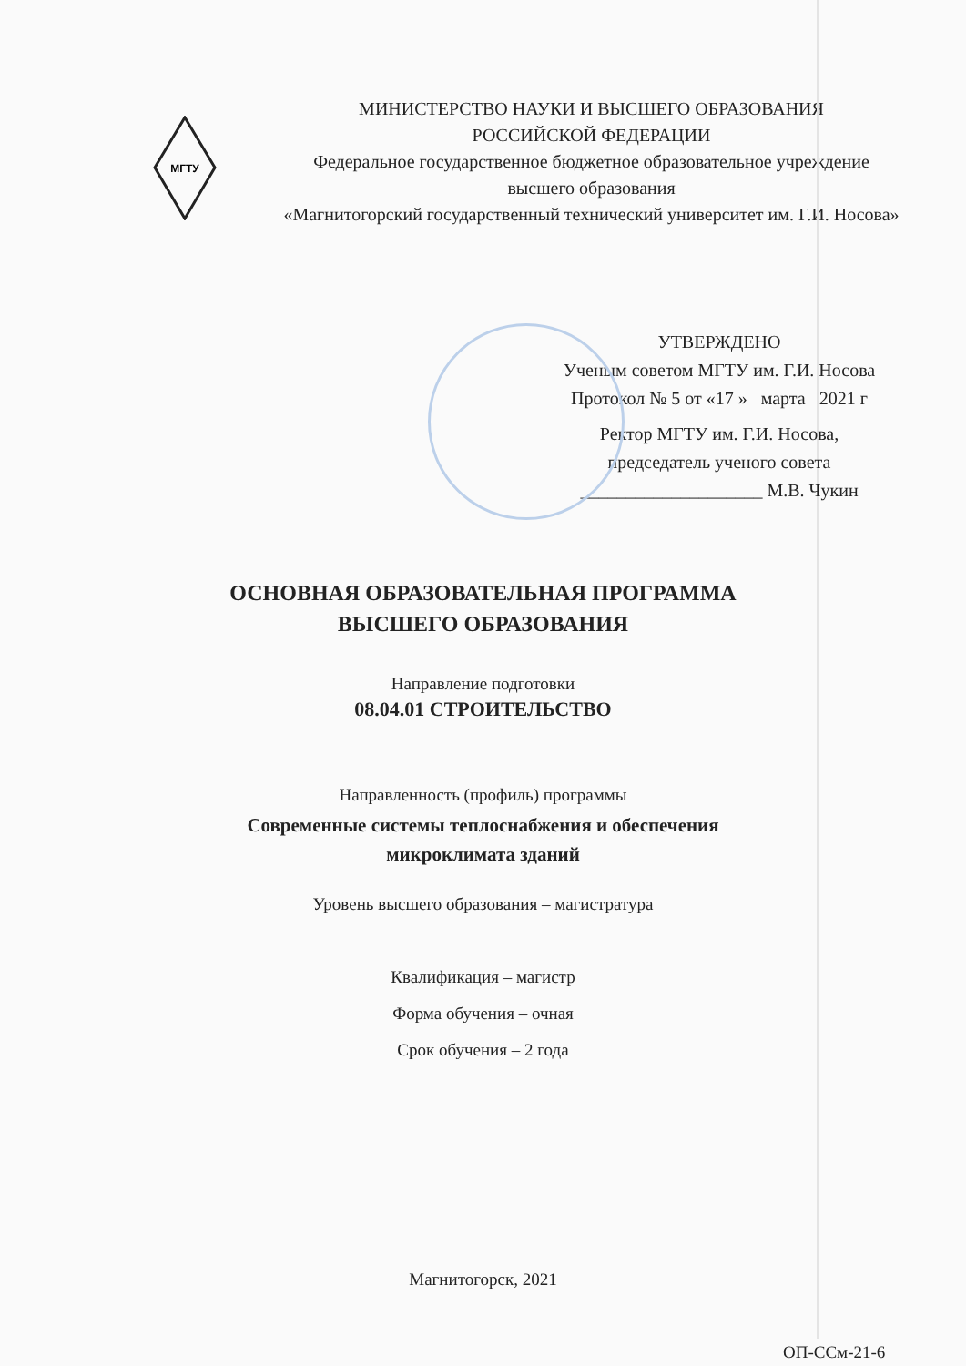МГТУ
МИНИСТЕРСТВО НАУКИ И ВЫСШЕГО ОБРАЗОВАНИЯ
РОССИЙСКОЙ ФЕДЕРАЦИИ
Федеральное государственное бюджетное образовательное учреждение
высшего образования
«Магнитогорский государственный технический университет им. Г.И. Носова»
УТВЕРЖДЕНО
Ученым советом МГТУ им. Г.И. Носова
Протокол № 5 от «17 » марта 2021 г
Ректор МГТУ им. Г.И. Носова,
председатель ученого совета
____________________ М.В. Чукин
ОСНОВНАЯ ОБРАЗОВАТЕЛЬНАЯ ПРОГРАММА
ВЫСШЕГО ОБРАЗОВАНИЯ
Направление подготовки
08.04.01 СТРОИТЕЛЬСТВО
Направленность (профиль) программы
Современные системы теплоснабжения и обеспечения
микроклимата зданий
Уровень высшего образования – магистратура
Квалификация – магистр
Форма обучения – очная
Срок обучения – 2 года
Магнитогорск, 2021
ОП-ССм-21-6